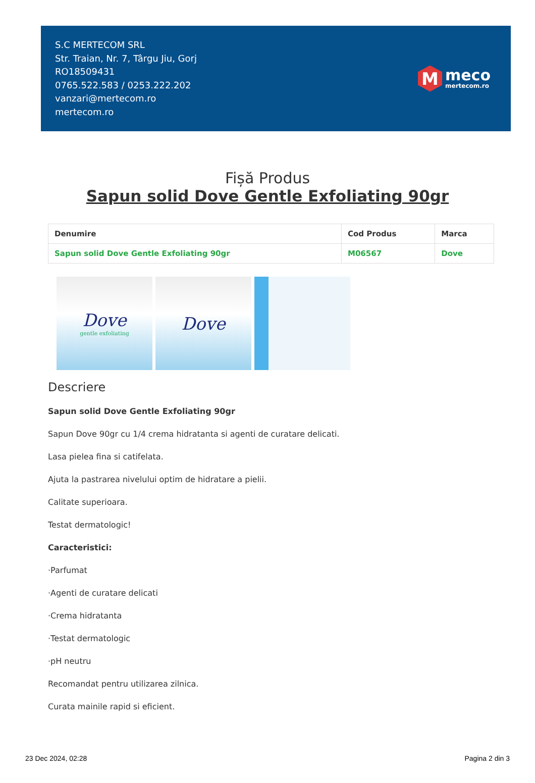S.C MERTECOM SRL
Str. Traian, Nr. 7, Târgu Jiu, Gorj
RO18509431
0765.522.583 / 0253.222.202
vanzari@mertecom.ro
mertecom.ro
M
meco
mertecom.ro
Fișă Produs
Sapun solid Dove Gentle Exfoliating 90gr
| Denumire | Cod Produs | Marca |
| --- | --- | --- |
| Sapun solid Dove Gentle Exfoliating 90gr | M06567 | Dove |
Dove
gentle exfoliating
Dove
Descriere
Sapun solid Dove Gentle Exfoliating 90gr
Sapun Dove 90gr cu 1/4 crema hidratanta si agenti de curatare delicati.
Lasa pielea fina si catifelata.
Ajuta la pastrarea nivelului optim de hidratare a pielii.
Calitate superioara.
Testat dermatologic!
Caracteristici:
·Parfumat
·Agenti de curatare delicati
·Crema hidratanta
·Testat dermatologic
·pH neutru
Recomandat pentru utilizarea zilnica.
Curata mainile rapid si eficient.
23 Dec 2024, 02:28 Pagina 2 din 3